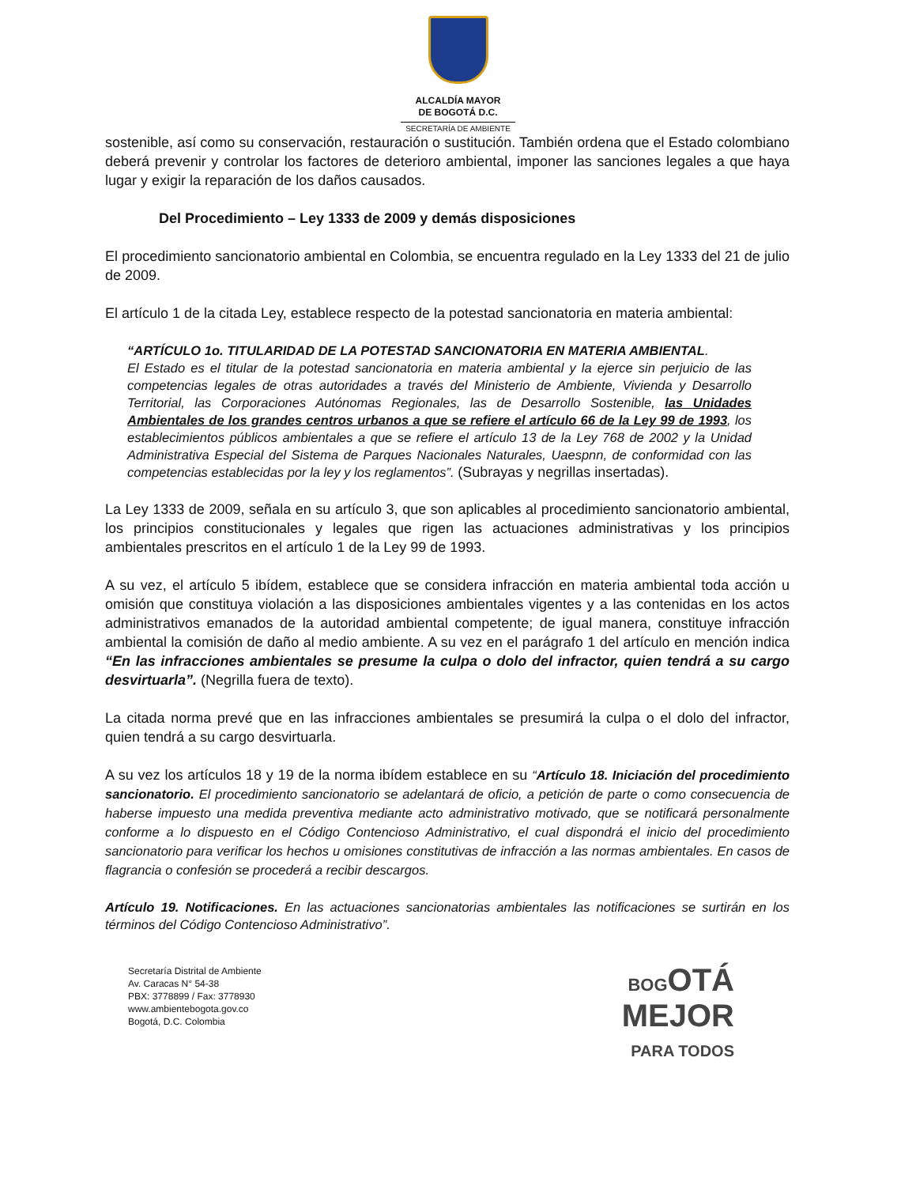ALCALDÍA MAYOR
DE BOGOTÁ D.C.
SECRETARÍA DE AMBIENTE
sostenible, así como su conservación, restauración o sustitución. También ordena que el Estado colombiano deberá prevenir y controlar los factores de deterioro ambiental, imponer las sanciones legales a que haya lugar y exigir la reparación de los daños causados.
Del Procedimiento – Ley 1333 de 2009 y demás disposiciones
El procedimiento sancionatorio ambiental en Colombia, se encuentra regulado en la Ley 1333 del 21 de julio de 2009.
El artículo 1 de la citada Ley, establece respecto de la potestad sancionatoria en materia ambiental:
“ARTÍCULO 1o. TITULARIDAD DE LA POTESTAD SANCIONATORIA EN MATERIA AMBIENTAL.
El Estado es el titular de la potestad sancionatoria en materia ambiental y la ejerce sin perjuicio de las competencias legales de otras autoridades a través del Ministerio de Ambiente, Vivienda y Desarrollo Territorial, las Corporaciones Autónomas Regionales, las de Desarrollo Sostenible, las Unidades Ambientales de los grandes centros urbanos a que se refiere el artículo 66 de la Ley 99 de 1993, los establecimientos públicos ambientales a que se refiere el artículo 13 de la Ley 768 de 2002 y la Unidad Administrativa Especial del Sistema de Parques Nacionales Naturales, Uaespnn, de conformidad con las competencias establecidas por la ley y los reglamentos”. (Subrayas y negrillas insertadas).
La Ley 1333 de 2009, señala en su artículo 3, que son aplicables al procedimiento sancionatorio ambiental, los principios constitucionales y legales que rigen las actuaciones administrativas y los principios ambientales prescritos en el artículo 1 de la Ley 99 de 1993.
A su vez, el artículo 5 ibídem, establece que se considera infracción en materia ambiental toda acción u omisión que constituya violación a las disposiciones ambientales vigentes y a las contenidas en los actos administrativos emanados de la autoridad ambiental competente; de igual manera, constituye infracción ambiental la comisión de daño al medio ambiente. A su vez en el parágrafo 1 del artículo en mención indica “En las infracciones ambientales se presume la culpa o dolo del infractor, quien tendrá a su cargo desvirtuarla”. (Negrilla fuera de texto).
La citada norma prevé que en las infracciones ambientales se presumirá la culpa o el dolo del infractor, quien tendrá a su cargo desvirtuarla.
A su vez los artículos 18 y 19 de la norma ibídem establece en su “Artículo 18. Iniciación del procedimiento sancionatorio. El procedimiento sancionatorio se adelantará de oficio, a petición de parte o como consecuencia de haberse impuesto una medida preventiva mediante acto administrativo motivado, que se notificará personalmente conforme a lo dispuesto en el Código Contencioso Administrativo, el cual dispondrá el inicio del procedimiento sancionatorio para verificar los hechos u omisiones constitutivas de infracción a las normas ambientales. En casos de flagrancia o confesión se procederá a recibir descargos.
Artículo 19. Notificaciones. En las actuaciones sancionatorias ambientales las notificaciones se surtirán en los términos del Código Contencioso Administrativo”.
Secretaría Distrital de Ambiente
Av. Caracas N° 54-38
PBX: 3778899 / Fax: 3778930
www.ambientebogota.gov.co
Bogotá, D.C. Colombia
BOGOTÁ
MEJOR
PARA TODOS